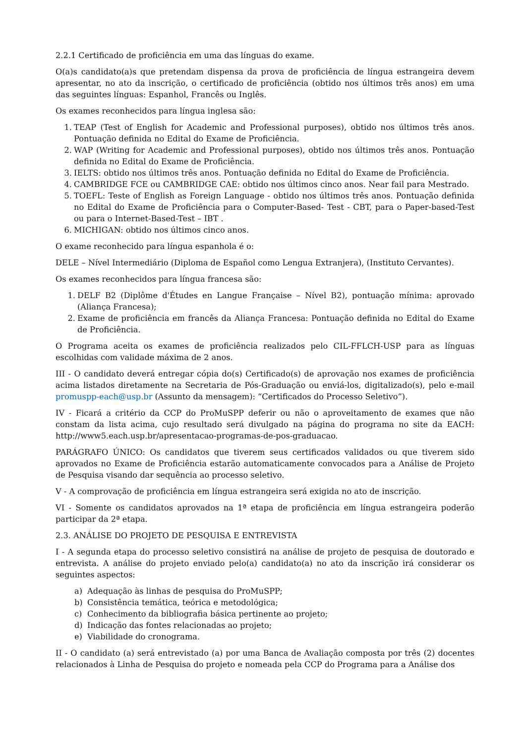2.2.1 Certificado de proficiência em uma das línguas do exame.
O(a)s candidato(a)s que pretendam dispensa da prova de proficiência de língua estrangeira devem apresentar, no ato da inscrição, o certificado de proficiência (obtido nos últimos três anos) em uma das seguintes línguas: Espanhol, Francês ou Inglês.
Os exames reconhecidos para língua inglesa são:
1. TEAP (Test of English for Academic and Professional purposes), obtido nos últimos três anos. Pontuação definida no Edital do Exame de Proficiência.
2. WAP (Writing for Academic and Professional purposes), obtido nos últimos três anos. Pontuação definida no Edital do Exame de Proficiência.
3. IELTS: obtido nos últimos três anos. Pontuação definida no Edital do Exame de Proficiência.
4. CAMBRIDGE FCE ou CAMBRIDGE CAE: obtido nos últimos cinco anos. Near fail para Mestrado.
5. TOEFL: Teste of English as Foreign Language - obtido nos últimos três anos. Pontuação definida no Edital do Exame de Proficiência para o Computer-Based- Test - CBT, para o Paper-based-Test ou para o Internet-Based-Test – IBT .
6. MICHIGAN: obtido nos últimos cinco anos.
O exame reconhecido para língua espanhola é o:
DELE – Nível Intermediário (Diploma de Español como Lengua Extranjera), (Instituto Cervantes).
Os exames reconhecidos para língua francesa são:
1. DELF B2 (Diplôme d'Études en Langue Française – Nível B2), pontuação mínima: aprovado (Aliança Francesa);
2. Exame de proficiência em francês da Aliança Francesa: Pontuação definida no Edital do Exame de Proficiência.
O Programa aceita os exames de proficiência realizados pelo CIL-FFLCH-USP para as línguas escolhidas com validade máxima de 2 anos.
III - O candidato deverá entregar cópia do(s) Certificado(s) de aprovação nos exames de proficiência acima listados diretamente na Secretaria de Pós-Graduação ou enviá-los, digitalizado(s), pelo e-mail promuspp-each@usp.br (Assunto da mensagem): “Certificados do Processo Seletivo”).
IV - Ficará a critério da CCP do ProMuSPP deferir ou não o aproveitamento de exames que não constam da lista acima, cujo resultado será divulgado na página do programa no site da EACH: http://www5.each.usp.br/apresentacao-programas-de-pos-graduacao.
PARÁGRAFO ÚNICO: Os candidatos que tiverem seus certificados validados ou que tiverem sido aprovados no Exame de Proficiência estarão automaticamente convocados para a Análise de Projeto de Pesquisa visando dar sequência ao processo seletivo.
V - A comprovação de proficiência em língua estrangeira será exigida no ato de inscrição.
VI - Somente os candidatos aprovados na 1ª etapa de proficiência em língua estrangeira poderão participar da 2ª etapa.
2.3. ANÁLISE DO PROJETO DE PESQUISA E ENTREVISTA
I - A segunda etapa do processo seletivo consistirá na análise de projeto de pesquisa de doutorado e entrevista. A análise do projeto enviado pelo(a) candidato(a) no ato da inscrição irá considerar os seguintes aspectos:
a) Adequação às linhas de pesquisa do ProMuSPP;
b) Consistência temática, teórica e metodológica;
c) Conhecimento da bibliografia básica pertinente ao projeto;
d) Indicação das fontes relacionadas ao projeto;
e) Viabilidade do cronograma.
II - O candidato (a) será entrevistado (a) por uma Banca de Avaliação composta por três (2) docentes relacionados à Linha de Pesquisa do projeto e nomeada pela CCP do Programa para a Análise dos